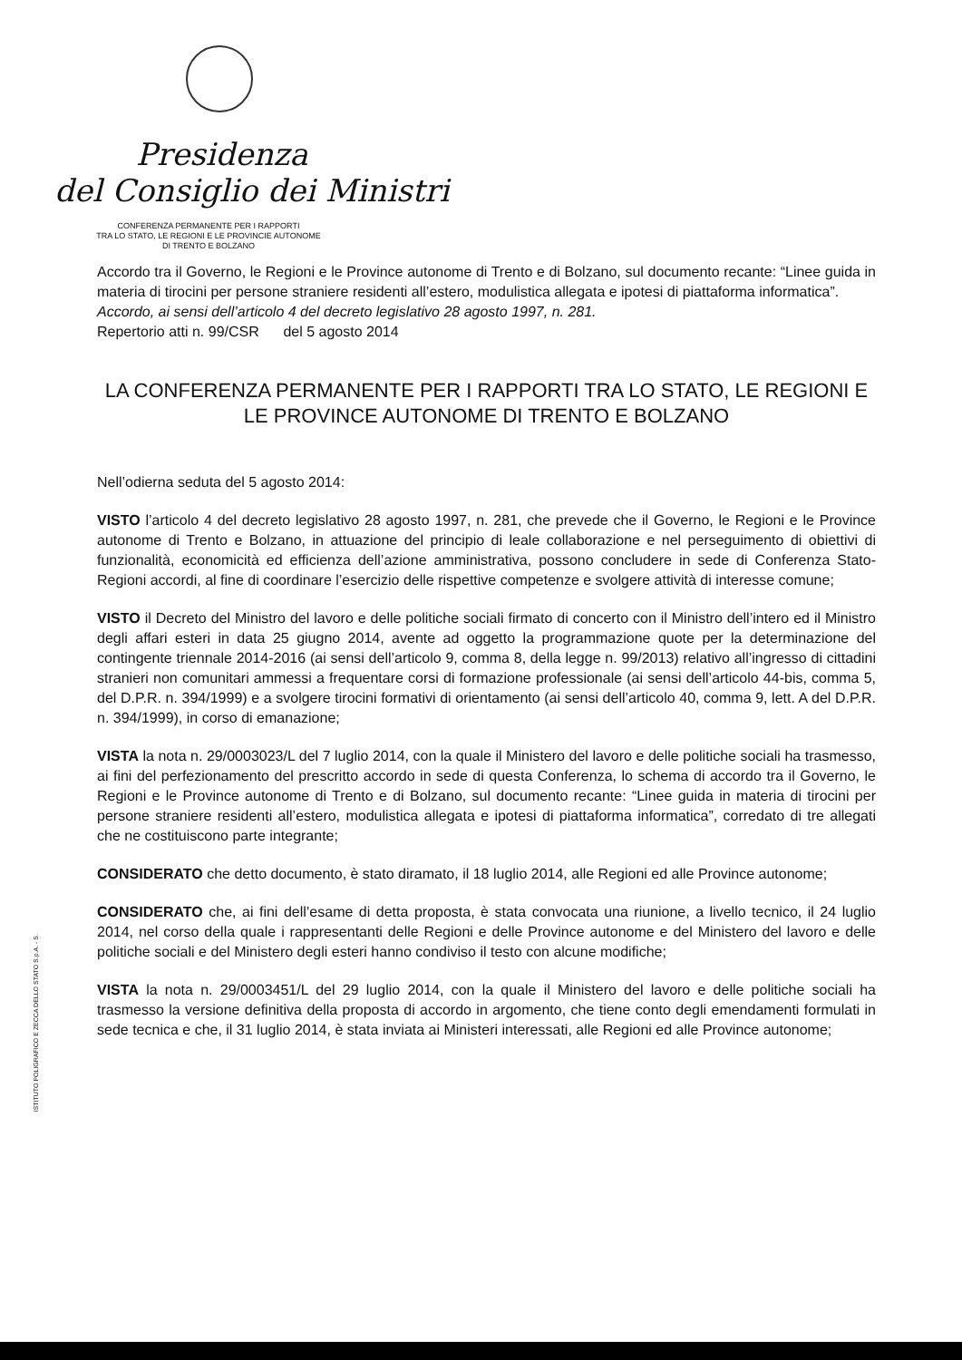Presidenza
del Consiglio dei Ministri
CONFERENZA PERMANENTE PER I RAPPORTI
TRA LO STATO, LE REGIONI E LE PROVINCIE AUTONOME
DI TRENTO E BOLZANO
Accordo tra il Governo, le Regioni e le Province autonome di Trento e di Bolzano, sul documento recante: “Linee guida in materia di tirocini per persone straniere residenti all’estero, modulistica allegata e ipotesi di piattaforma informatica”.
Accordo, ai sensi dell’articolo 4 del decreto legislativo 28 agosto 1997, n. 281.
Repertorio atti n. 99/CSR del 5 agosto 2014
LA CONFERENZA PERMANENTE PER I RAPPORTI TRA LO STATO, LE REGIONI E LE PROVINCE AUTONOME DI TRENTO E BOLZANO
Nell’odierna seduta del 5 agosto 2014:
VISTO l’articolo 4 del decreto legislativo 28 agosto 1997, n. 281, che prevede che il Governo, le Regioni e le Province autonome di Trento e Bolzano, in attuazione del principio di leale collaborazione e nel perseguimento di obiettivi di funzionalità, economicità ed efficienza dell’azione amministrativa, possono concludere in sede di Conferenza Stato-Regioni accordi, al fine di coordinare l’esercizio delle rispettive competenze e svolgere attività di interesse comune;
VISTO il Decreto del Ministro del lavoro e delle politiche sociali firmato di concerto con il Ministro dell’intero ed il Ministro degli affari esteri in data 25 giugno 2014, avente ad oggetto la programmazione quote per la determinazione del contingente triennale 2014-2016 (ai sensi dell’articolo 9, comma 8, della legge n. 99/2013) relativo all’ingresso di cittadini stranieri non comunitari ammessi a frequentare corsi di formazione professionale (ai sensi dell’articolo 44-bis, comma 5, del D.P.R. n. 394/1999) e a svolgere tirocini formativi di orientamento (ai sensi dell’articolo 40, comma 9, lett. A del D.P.R. n. 394/1999), in corso di emanazione;
VISTA la nota n. 29/0003023/L del 7 luglio 2014, con la quale il Ministero del lavoro e delle politiche sociali ha trasmesso, ai fini del perfezionamento del prescritto accordo in sede di questa Conferenza, lo schema di accordo tra il Governo, le Regioni e le Province autonome di Trento e di Bolzano, sul documento recante: “Linee guida in materia di tirocini per persone straniere residenti all’estero, modulistica allegata e ipotesi di piattaforma informatica”, corredato di tre allegati che ne costituiscono parte integrante;
CONSIDERATO che detto documento, è stato diramato, il 18 luglio 2014, alle Regioni ed alle Province autonome;
CONSIDERATO che, ai fini dell’esame di detta proposta, è stata convocata una riunione, a livello tecnico, il 24 luglio 2014, nel corso della quale i rappresentanti delle Regioni e delle Province autonome e del Ministero del lavoro e delle politiche sociali e del Ministero degli esteri hanno condiviso il testo con alcune modifiche;
VISTA la nota n. 29/0003451/L del 29 luglio 2014, con la quale il Ministero del lavoro e delle politiche sociali ha trasmesso la versione definitiva della proposta di accordo in argomento, che tiene conto degli emendamenti formulati in sede tecnica e che, il 31 luglio 2014, è stata inviata ai Ministeri interessati, alle Regioni ed alle Province autonome;
ISTITUTO POLIGRAFICO E ZECCA DELLO STATO S.p.A. - S.